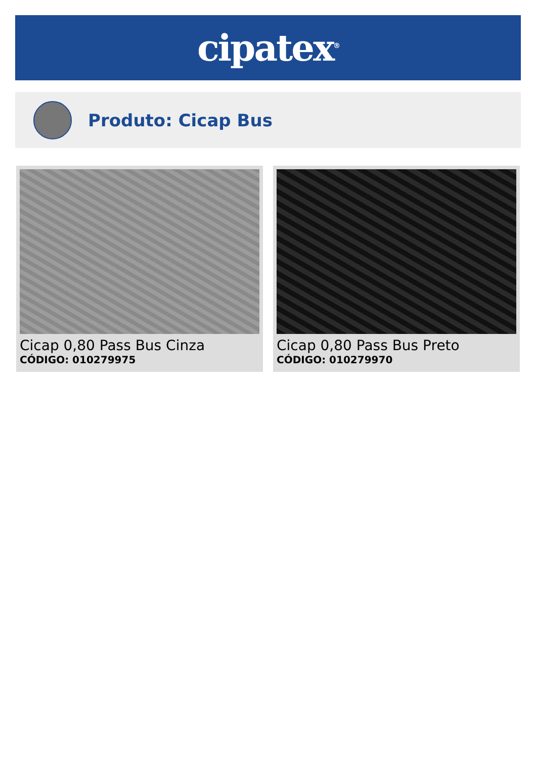cipatex<sup>®</sup>
Produto: Cicap Bus
Cicap 0,80 Pass Bus Cinza
CÓDIGO: 010279975
Cicap 0,80 Pass Bus Preto
CÓDIGO: 010279970